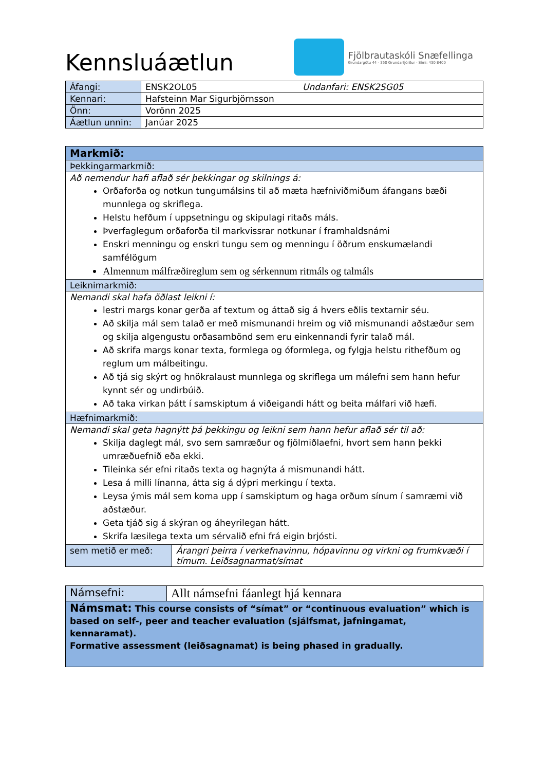Kennsluáætlun
Fjölbrautaskóli Snæfellinga
Grundargötu 44 - 350 Grundarfjörður - Sími: 430 8400
| Áfangi: | ENSK2OL05 Undanfari: ENSK2SG05 |
| Kennari: | Hafsteinn Mar Sigurbjörnsson |
| Önn: | Vorönn 2025 |
| Áætlun unnin: | Janúar 2025 |
| Markmið: | |
| --- | --- |
| Þekkingarmarkmið: | |
| Að nemendur hafi aflað sér þekkingar og skilnings á: Orðaforða og notkun tungumálsins til að mæta hæfniviðmiðum áfangans bæði munnlega og skriflega. Helstu hefðum í uppsetningu og skipulagi ritaðs máls. Þverfaglegum orðaforða til markvissrar notkunar í framhaldsnámi Enskri menningu og enskri tungu sem og menningu í öðrum enskumælandi samfélögum Almennum málfræðireglum sem og sérkennum ritmáls og talmáls | |
| Leiknimarkmið: | |
| Nemandi skal hafa öðlast leikni í: lestri margs konar gerða af textum og áttað sig á hvers eðlis textarnir séu. Að skilja mál sem talað er með mismunandi hreim og við mismunandi aðstæður sem og skilja algengustu orðasambönd sem eru einkennandi fyrir talað mál. Að skrifa margs konar texta, formlega og óformlega, og fylgja helstu rithefðum og reglum um málbeitingu. Að tjá sig skýrt og hnökralaust munnlega og skriflega um málefni sem hann hefur kynnt sér og undirbúið. Að taka virkan þátt í samskiptum á viðeigandi hátt og beita málfari við hæfi. | |
| Hæfnimarkmið: | |
| Nemandi skal geta hagnýtt þá þekkingu og leikni sem hann hefur aflað sér til að: Skilja daglegt mál, svo sem samræður og fjölmiðlaefni, hvort sem hann þekki umræðuefnið eða ekki. Tileinka sér efni ritaðs texta og hagnýta á mismunandi hátt. Lesa á milli línanna, átta sig á dýpri merkingu í texta. Leysa ýmis mál sem koma upp í samskiptum og haga orðum sínum í samræmi við aðstæður. Geta tjáð sig á skýran og áheyrilegan hátt. Skrifa læsilega texta um sérvalið efni frá eigin brjósti. | |
| sem metið er með: | Árangri þeirra í verkefnavinnu, hópavinnu og virkni og frumkvæði í tímum. Leiðsagnarmat/símat |
| Námsefni: | Allt námsefni fáanlegt hjá kennara |
| Námsmat: This course consists of “símat” or “continuous evaluation” which is based on self-, peer and teacher evaluation (sjálfsmat, jafningamat, kennaramat). Formative assessment (leiðsagnamat) is being phased in gradually. | |